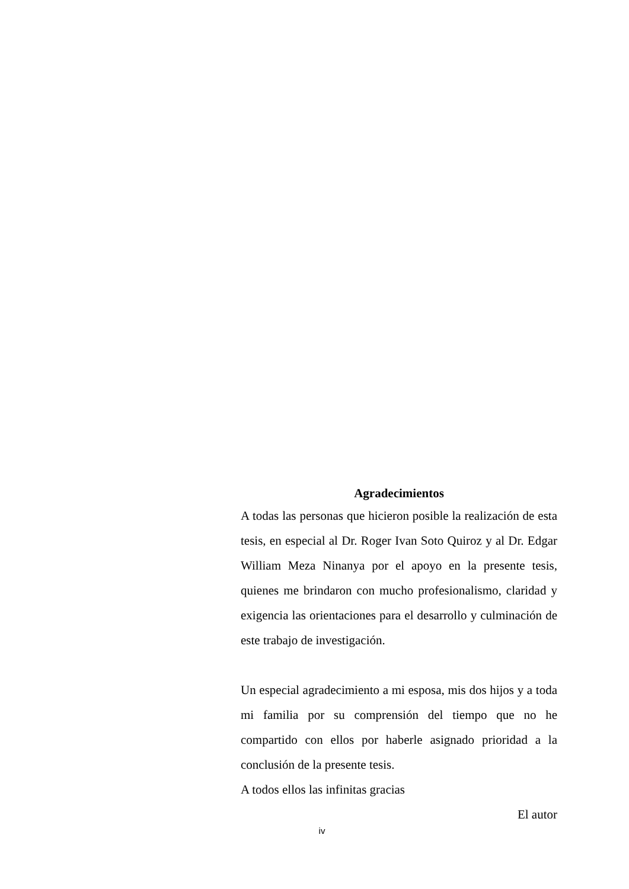Agradecimientos
A todas las personas que hicieron posible la realización de esta tesis, en especial al Dr. Roger Ivan Soto Quiroz y al Dr. Edgar William Meza Ninanya por el apoyo en la presente tesis, quienes me brindaron con mucho profesionalismo, claridad y exigencia las orientaciones para el desarrollo y culminación de este trabajo de investigación.
Un especial agradecimiento a mi esposa, mis dos hijos y a toda mi familia por su comprensión del tiempo que no he compartido con ellos por haberle asignado prioridad a la conclusión de la presente tesis.
A todos ellos las infinitas gracias
El autor
iv